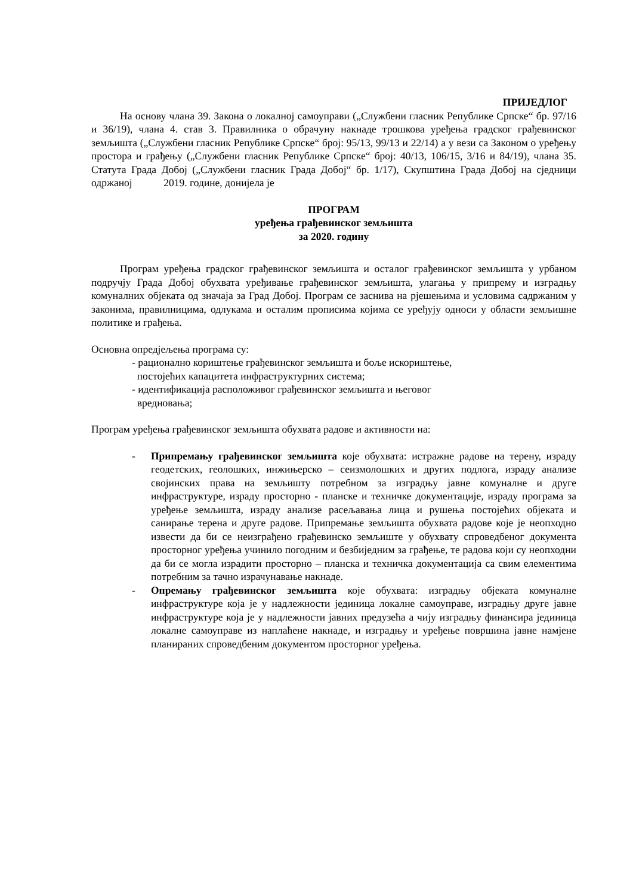ПРИЈЕДЛОГ
На основу члана 39. Закона о локалној самоуправи („Службени гласник Републике Српске“ бр. 97/16 и 36/19), члана 4. став 3. Правилника о обрачуну накнаде трошкова уређења градског грађевинског земљишта („Службени гласник Републике Српске“ број: 95/13, 99/13 и 22/14) а у вези са Законом о уређењу простора и грађењу („Службени гласник Републике Српске“ број: 40/13, 106/15, 3/16 и 84/19), члана 35. Статута Града Добој („Службени гласник Града Добој“ бр. 1/17), Скупштина Града Добој на сједници одржаној 2019. године, донијела је
ПРОГРАМ
уређења грађевинског земљишта
за 2020. годину
Програм уређења градског грађевинског земљишта и осталог грађевинског земљишта у урбаном подручју Града Добој обухвата уређивање грађевинског земљишта, улагања у припрему и изградњу комуналних објеката од значаја за Град Добој. Програм се заснива на рјешењима и условима садржаним у законима, правилницима, одлукама и осталим прописима којима се уређују односи у области земљишне политике и грађења.
Основна опредјељења програма су:
- рационално кориштење грађевинског земљишта и боље искориштење,
постојећих капацитета инфраструктурних система;
- идентификација расположивог грађевинског земљишта и његовог
вредновања;
Програм уређења грађевинског земљишта обухвата радове и активности на:
- Припремању грађевинског земљишта које обухвата: истражне радове на терену, израду геодетских, геолошких, инжињерско – сеизмолошких и других подлога, израду анализе својинских права на земљишту потребном за изградњу јавне комуналне и друге инфраструктуре, израду просторно - планске и техничке документације, израду програма за уређење земљишта, израду анализе расељавања лица и рушења постојећих објеката и санирање терена и друге радове. Припремање земљишта обухвата радове које је неопходно извести да би се неизграђено грађевинско земљиште у обухвату спроведбеног документа просторног уређења учинило погодним и безбиједним за грађење, те радова који су неопходни да би се могла израдити просторно – планска и техничка документација са свим елементима потребним за тачно израчунавање накнаде.
- Опремању грађевинског земљишта које обухвата: изградњу објеката комуналне инфраструктуре која је у надлежности јединица локалне самоуправе, изградњу друге јавне инфраструктуре која је у надлежности јавних предузећа а чију изградњу финансира јединица локалне самоуправе из наплаћене накнаде, и изградњу и уређење површина јавне намјене планираних спроведбеним документом просторног уређења.